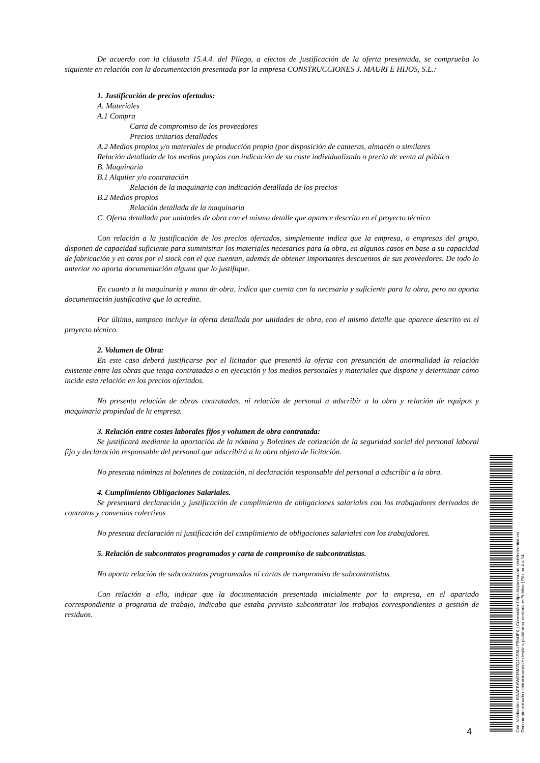De acuerdo con la cláusula 15.4.4. del Pliego, a efectos de justificación de la oferta presentada, se comprueba lo siguiente en relación con la documentación presentada por la empresa CONSTRUCCIONES J. MAURI E HIJOS, S.L.:
1. Justificación de precios ofertados:
A. Materiales
A.1 Compra
Carta de compromiso de los proveedores
Precios unitarios detallados
A.2 Medios propios y/o materiales de producción propia (por disposición de canteras, almacén o similares
Relación detallada de los medios propios con indicación de su coste individualizado o precio de venta al público
B. Maquinaria
B.1 Alquiler y/o contratación
Relación de la maquinaria con indicación detallada de los precios
B.2 Medios propios
Relación detallada de la maquinaria
C. Oferta detallada por unidades de obra con el mismo detalle que aparece descrito en el proyecto técnico
Con relación a la justificación de los precios ofertados, simplemente indica que la empresa, o empresas del grupo, disponen de capacidad suficiente para suministrar los materiales necesarios para la obra, en algunos casos en base a su capacidad de fabricación y en otros por el stock con el que cuentan, además de obtener importantes descuentos de sus proveedores. De todo lo anterior no aporta documentación alguna que lo justifique.
En cuanto a la maquinaria y mano de obra, indica que cuenta con la necesaria y suficiente para la obra, pero no aporta documentación justificativa que lo acredite.
Por último, tampoco incluye la oferta detallada por unidades de obra, con el mismo detalle que aparece descrito en el proyecto técnico.
2. Volumen de Obra:
En este caso deberá justificarse por el licitador que presentó la oferta con presunción de anormalidad la relación existente entre las obras que tenga contratadas o en ejecución y los medios personales y materiales que dispone y determinar cómo incide esta relación en los precios ofertados.
No presenta relación de obras contratadas, ni relación de personal a adscribir a la obra y relación de equipos y maquinaria propiedad de la empresa.
3. Relación entre costes laborales fijos y volumen de obra contratada:
Se justificará mediante la aportación de la nómina y Boletines de cotización de la seguridad social del personal laboral fijo y declaración responsable del personal que adscribirá a la obra objeto de licitación.
No presenta nóminas ni boletines de cotización, ni declaración responsable del personal a adscribir a la obra.
4. Cumplimiento Obligaciones Salariales.
Se presentará declaración y justificación de cumplimiento de obligaciones salariales con los trabajadores derivadas de contratos y convenios colectivos
No presenta declaración ni justificación del cumplimiento de obligaciones salariales con los trabajadores.
5. Relación de subcontratos programados y carta de compromiso de subcontratistas.
No aporta relación de subcontratos programados ni cartas de compromiso de subcontratistas.
Con relación a ello, indicar que la documentación presentada inicialmente por la empresa, en el apartado correspondiente a programa de trabajo, indicaba que estaba previsto subcontratar los trabajos correspondientes a gestión de residuos.
4
Cod. Validación: 6WAFEAW636MZQJGS5LLP9MJFK | Corrección: https://ozacesuras.sedelectronica.es/
Documento asinado electronicamente desde a plataforma xestiona esPublico | Páxina 4 a 14